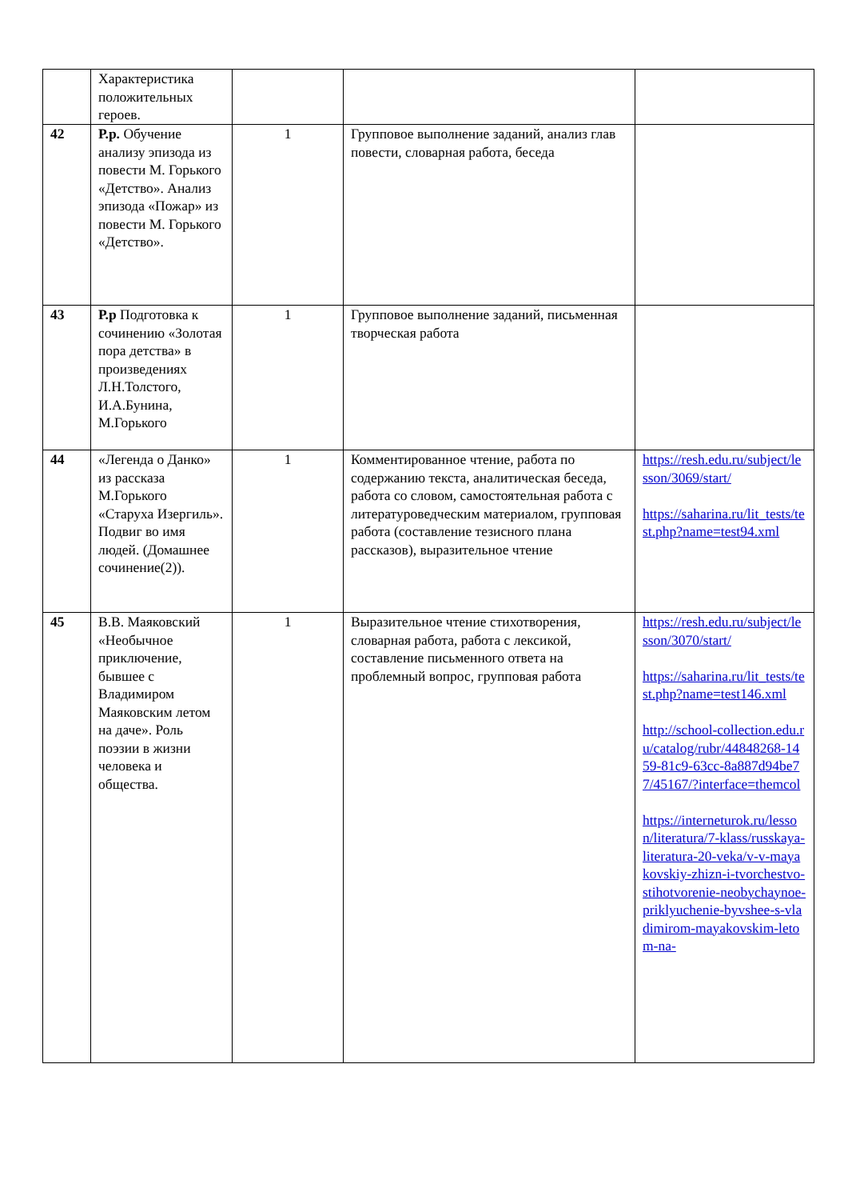| | Характеристика положительных героев. | | | |
| 42 | Р.р. Обучение анализу эпизода из повести М. Горького «Детство». Анализ эпизода «Пожар» из повести М. Горького «Детство». | 1 | Групповое выполнение заданий, анализ глав повести, словарная работа, беседа | |
| 43 | Р.р Подготовка к сочинению «Золотая пора детства» в произведениях Л.Н.Толстого, И.А.Бунина, М.Горького | 1 | Групповое выполнение заданий, письменная творческая работа | |
| 44 | «Легенда о Данко» из рассказа М.Горького «Старуха Изергиль». Подвиг во имя людей. (Домашнее сочинение(2)). | 1 | Комментированное чтение, работа по содержанию текста, аналитическая беседа, работа со словом, самостоятельная работа с литературоведческим материалом, групповая работа (составление тезисного плана рассказов), выразительное чтение | https://resh.edu.ru/subject/lesson/3069/start/ https://saharina.ru/lit_tests/test.php?name=test94.xml |
| 45 | В.В. Маяковский «Необычное приключение, бывшее с Владимиром Маяковским летом на даче». Роль поэзии в жизни человека и общества. | 1 | Выразительное чтение стихотворения, словарная работа, работа с лексикой, составление письменного ответа на проблемный вопрос, групповая работа | https://resh.edu.ru/subject/lesson/3070/start/ https://saharina.ru/lit_tests/test.php?name=test146.xml http://school-collection.edu.ru/catalog/rubr/44848268-1459-81c9-63cc-8a887d94be77/45167/?interface=themcol https://interneturok.ru/lesson/literatura/7-klass/russkaya-literatura-20-veka/v-v-mayakovskiy-zhizn-i-tvorchestvo-stihotvorenie-neobychaynoe-priklyuchenie-byvshee-s-vladimirom-mayakovskim-letom-na- |